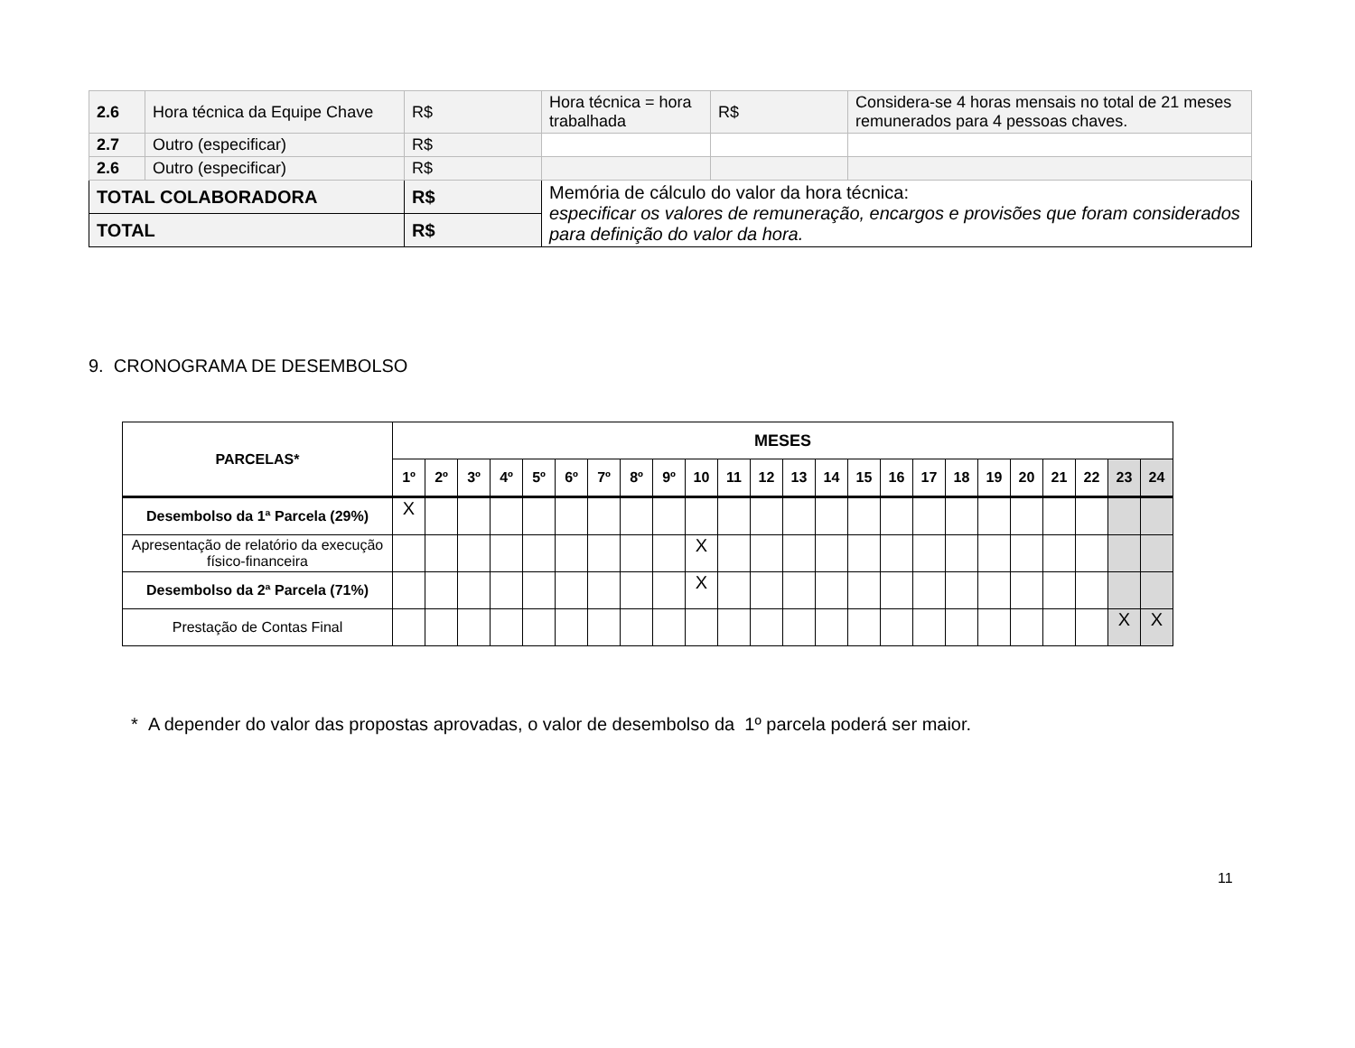| 2.6 | Hora técnica da Equipe Chave | R$ | Hora técnica = hora trabalhada | R$ | Considera-se 4 horas mensais no total de 21 meses remunerados para 4 pessoas chaves. |
| 2.7 | Outro (especificar) | R$ | | | |
| 2.6 | Outro (especificar) | R$ | | | |
| TOTAL COLABORADORA | | R$ | Memória de cálculo do valor da hora técnica: especificar os valores de remuneração, encargos e provisões que foram considerados para definição do valor da hora. | | |
| TOTAL | | R$ | | | |
9. CRONOGRAMA DE DESEMBOLSO
| PARCELAS* | MESES | | | | | | | | | | | | | | | | | | | | | | | |
| --- | --- | --- | --- | --- | --- | --- | --- | --- | --- | --- | --- | --- | --- | --- | --- | --- | --- | --- | --- | --- | --- | --- | --- | --- |
| | 1º | 2º | 3º | 4º | 5º | 6º | 7º | 8º | 9º | 10 | 11 | 12 | 13 | 14 | 15 | 16 | 17 | 18 | 19 | 20 | 21 | 22 | 23 | 24 |
| Desembolso da 1ª Parcela (29%) | X | | | | | | | | | | | | | | | | | | | | | | | |
| Apresentação de relatório da execução físico-financeira | | | | | | | | | | X | | | | | | | | | | | | | | |
| Desembolso da 2ª Parcela (71%) | | | | | | | | | | X | | | | | | | | | | | | | | |
| Prestação de Contas Final | | | | | | | | | | | | | | | | | | | | | | | X | X |
* A depender do valor das propostas aprovadas, o valor de desembolso da 1º parcela poderá ser maior.
11